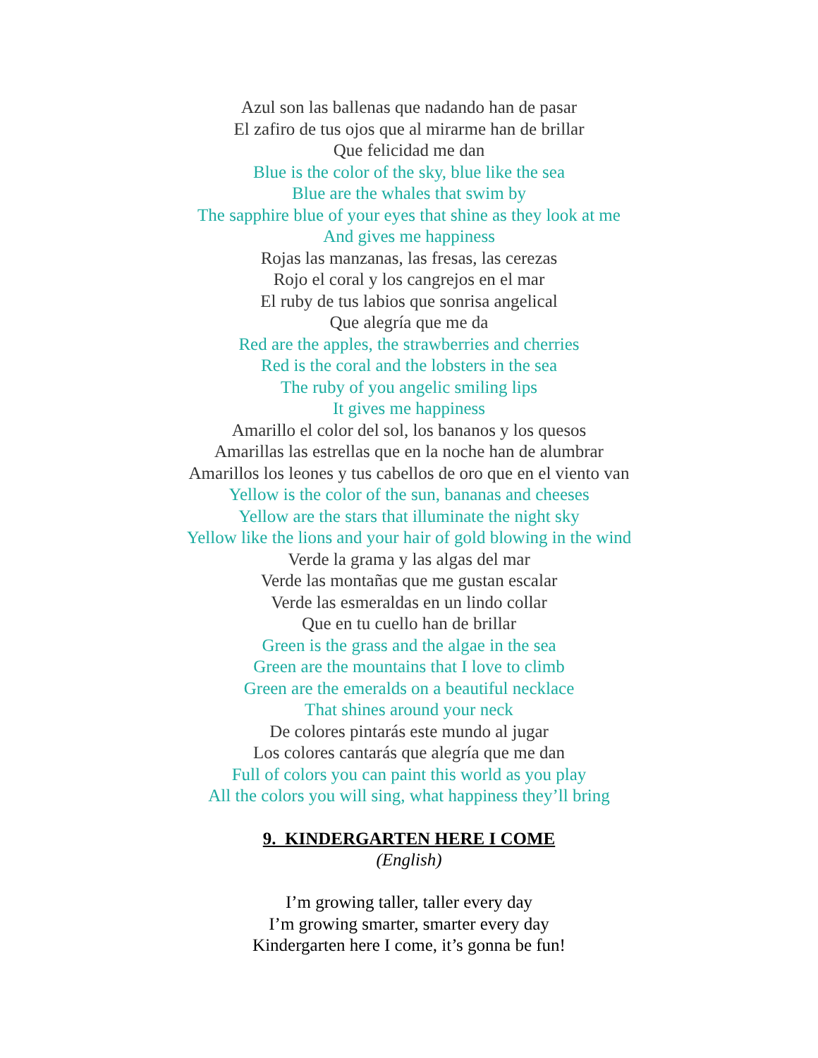Azul son las ballenas que nadando han de pasar
El zafiro de tus ojos que al mirarme han de brillar
Que felicidad me dan
Blue is the color of the sky, blue like the sea
Blue are the whales that swim by
The sapphire blue of your eyes that shine as they look at me
And gives me happiness
Rojas las manzanas, las fresas, las cerezas
Rojo el coral y los cangrejos en el mar
El ruby de tus labios que sonrisa angelical
Que alegría que me da
Red are the apples, the strawberries and cherries
Red is the coral and the lobsters in the sea
The ruby of you angelic smiling lips
It gives me happiness
Amarillo el color del sol, los bananos y los quesos
Amarillas las estrellas que en la noche han de alumbrar
Amarillos los leones y tus cabellos de oro que en el viento van
Yellow is the color of the sun, bananas and cheeses
Yellow are the stars that illuminate the night sky
Yellow like the lions and your hair of gold blowing in the wind
Verde la grama y las algas del mar
Verde las montañas que me gustan escalar
Verde las esmeraldas en un lindo collar
Que en tu cuello han de brillar
Green is the grass and the algae in the sea
Green are the mountains that I love to climb
Green are the emeralds on a beautiful necklace
That shines around your neck
De colores pintarás este mundo al jugar
Los colores cantarás que alegría que me dan
Full of colors you can paint this world as you play
All the colors you will sing, what happiness they’ll bring
9. KINDERGARTEN HERE I COME
(English)
I’m growing taller, taller every day
I’m growing smarter, smarter every day
Kindergarten here I come, it’s gonna be fun!